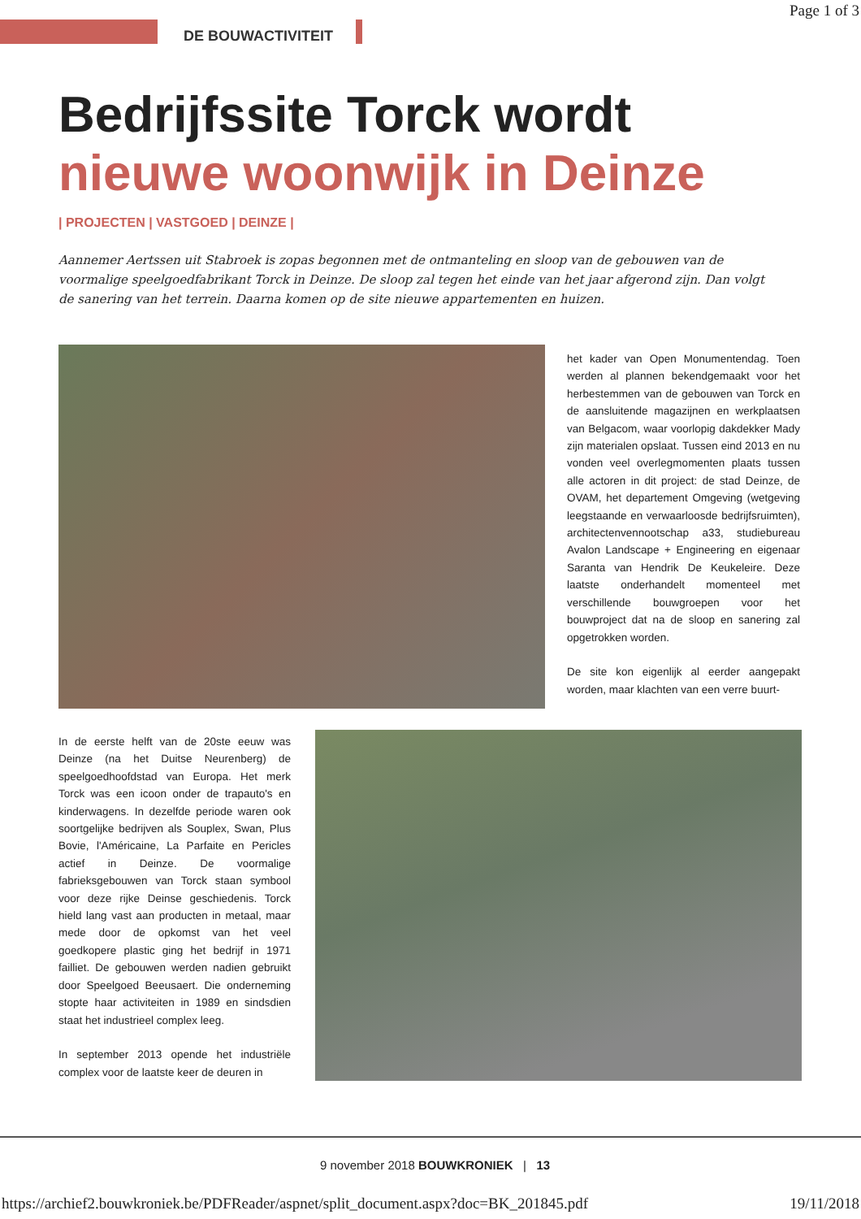Page 1 of 3
DE BOUWACTIVITEIT
Bedrijfssite Torck wordt
nieuwe woonwijk in Deinze
| PROJECTEN | VASTGOED | DEINZE |
Aannemer Aertssen uit Stabroek is zopas begonnen met de ontmanteling en sloop van de gebouwen van de voormalige speelgoedfabrikant Torck in Deinze. De sloop zal tegen het einde van het jaar afgerond zijn. Dan volgt de sanering van het terrein. Daarna komen op de site nieuwe appartementen en huizen.
het kader van Open Monumentendag. Toen werden al plannen bekendgemaakt voor het herbestemmen van de gebouwen van Torck en de aansluitende magazijnen en werkplaatsen van Belgacom, waar voorlopig dakdekker Mady zijn materialen opslaat. Tussen eind 2013 en nu vonden veel overlegmomenten plaats tussen alle actoren in dit project: de stad Deinze, de OVAM, het departement Omgeving (wetgeving leegstaande en verwaarloosde bedrijfsruimten), architectenvennootschap a33, studiebureau Avalon Landscape + Engineering en eigenaar Saranta van Hendrik De Keukeleire. Deze laatste onderhandelt momenteel met verschillende bouwgroepen voor het bouwproject dat na de sloop en sanering zal opgetrokken worden.
De site kon eigenlijk al eerder aangepakt worden, maar klachten van een verre buurt-
In de eerste helft van de 20ste eeuw was Deinze (na het Duitse Neurenberg) de speelgoedhoofdstad van Europa. Het merk Torck was een icoon onder de trapauto's en kinderwagens. In dezelfde periode waren ook soortgelijke bedrijven als Souplex, Swan, Plus Bovie, l'Américaine, La Parfaite en Pericles actief in Deinze. De voormalige fabrieksgebouwen van Torck staan symbool voor deze rijke Deinse geschiedenis. Torck hield lang vast aan producten in metaal, maar mede door de opkomst van het veel goedkopere plastic ging het bedrijf in 1971 failliet. De gebouwen werden nadien gebruikt door Speelgoed Beeusaert. Die onderneming stopte haar activiteiten in 1989 en sindsdien staat het industrieel complex leeg.
In september 2013 opende het industriële complex voor de laatste keer de deuren in
9 november 2018 BOUWKRONIEK | 13
https://archief2.bouwkroniek.be/PDFReader/aspnet/split_document.aspx?doc=BK_201845.pdf
19/11/2018